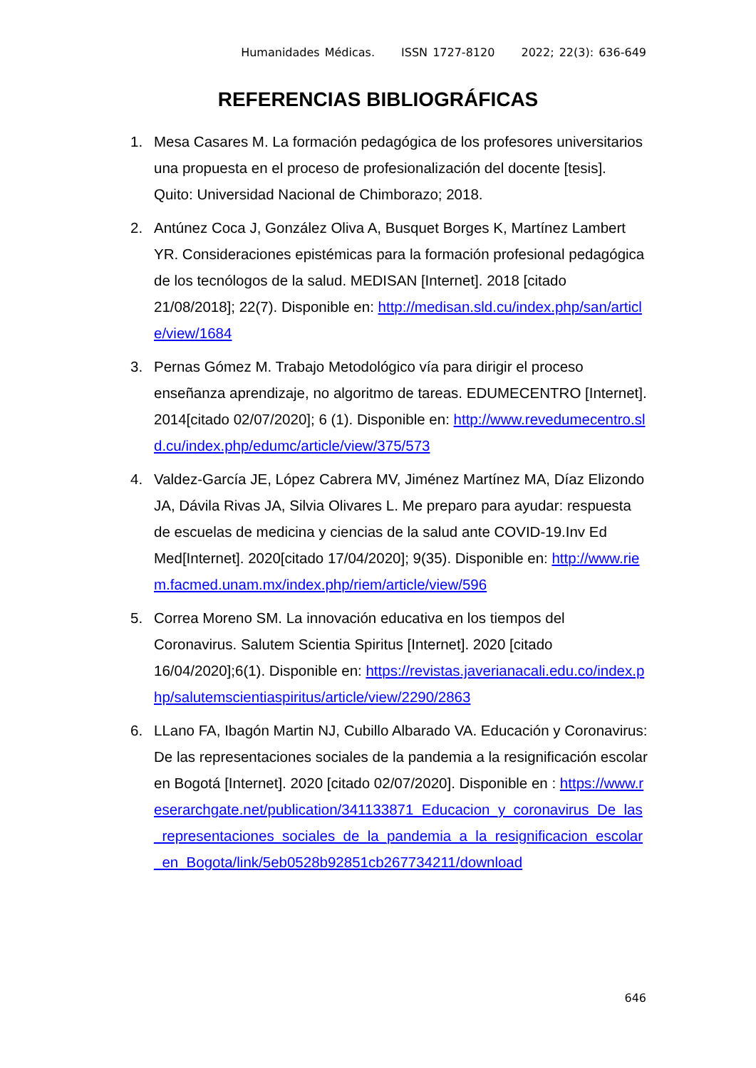Humanidades Médicas. ISSN 1727-8120 2022; 22(3): 636-649
REFERENCIAS BIBLIOGRÁFICAS
1. Mesa Casares M. La formación pedagógica de los profesores universitarios una propuesta en el proceso de profesionalización del docente [tesis]. Quito: Universidad Nacional de Chimborazo; 2018.
2. Antúnez Coca J, González Oliva A, Busquet Borges K, Martínez Lambert YR. Consideraciones epistémicas para la formación profesional pedagógica de los tecnólogos de la salud. MEDISAN [Internet]. 2018 [citado 21/08/2018]; 22(7). Disponible en: http://medisan.sld.cu/index.php/san/article/view/1684
3. Pernas Gómez M. Trabajo Metodológico vía para dirigir el proceso enseñanza aprendizaje, no algoritmo de tareas. EDUMECENTRO [Internet]. 2014[citado 02/07/2020]; 6 (1). Disponible en: http://www.revedumecentro.sld.cu/index.php/edumc/article/view/375/573
4. Valdez-García JE, López Cabrera MV, Jiménez Martínez MA, Díaz Elizondo JA, Dávila Rivas JA, Silvia Olivares L. Me preparo para ayudar: respuesta de escuelas de medicina y ciencias de la salud ante COVID-19.Inv Ed Med[Internet]. 2020[citado 17/04/2020]; 9(35). Disponible en: http://www.riem.facmed.unam.mx/index.php/riem/article/view/596
5. Correa Moreno SM. La innovación educativa en los tiempos del Coronavirus. Salutem Scientia Spiritus [Internet]. 2020 [citado 16/04/2020];6(1). Disponible en: https://revistas.javerianacali.edu.co/index.php/salutemscientiaspiritus/article/view/2290/2863
6. LLano FA, Ibagón Martin NJ, Cubillo Albarado VA. Educación y Coronavirus: De las representaciones sociales de la pandemia a la resignificación escolar en Bogotá [Internet]. 2020 [citado 02/07/2020]. Disponible en : https://www.reserarchgate.net/publication/341133871_Educacion_y_coronavirus_De_las_representaciones_sociales_de_la_pandemia_a_la_resignificacion_escolar_en_Bogota/link/5eb0528b92851cb267734211/download
646